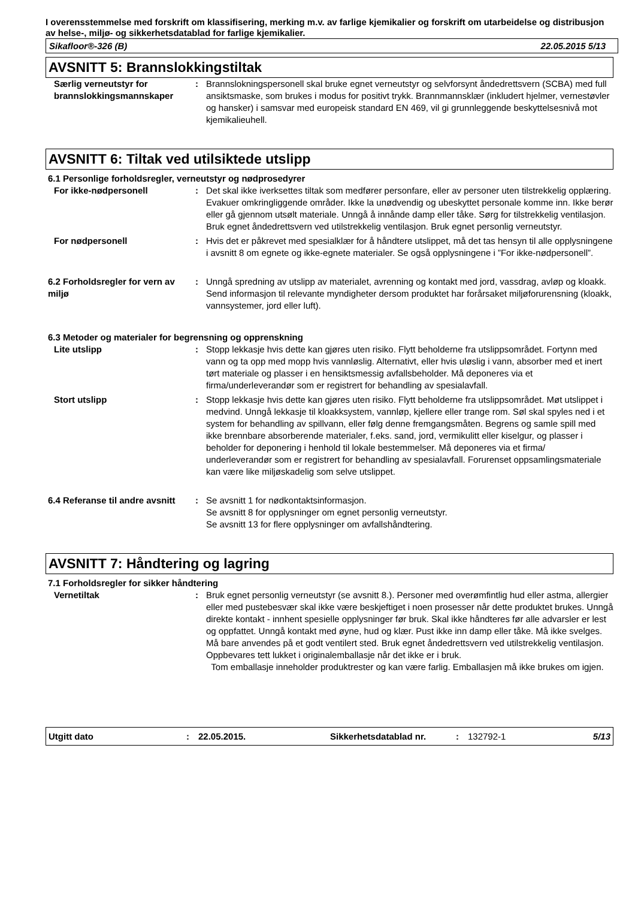I overensstemmelse med forskrift om klassifisering, merking m.v. av farlige kjemikalier og forskrift om utarbeidelse og distribusjon av helse-, miljø- og sikkerhetsdatablad for farlige kjemikalier.
Sikafloor®-326 (B) 22.05.2015 5/13
AVSNITT 5: Brannslokkingstiltak
Særlig verneutstyr for brannslokkingsmannskaper
: Brannslokningspersonell skal bruke egnet verneutstyr og selvforsynt åndedrettsvern (SCBA) med full ansiktsmaske, som brukes i modus for positivt trykk. Brannmannsklær (inkludert hjelmer, vernestøvler og hansker) i samsvar med europeisk standard EN 469, vil gi grunnleggende beskyttelsesnivå mot kjemikalieuhell.
AVSNITT 6: Tiltak ved utilsiktede utslipp
6.1 Personlige forholdsregler, verneutstyr og nødprosedyrer
For ikke-nødpersonell : Det skal ikke iverksettes tiltak som medfører personfare, eller av personer uten tilstrekkelig opplæring. Evakuer omkringliggende områder. Ikke la unødvendig og ubeskyttet personale komme inn. Ikke berør eller gå gjennom utsølt materiale. Unngå å innånde damp eller tåke. Sørg for tilstrekkelig ventilasjon. Bruk egnet åndedrettsvern ved utilstrekkelig ventilasjon. Bruk egnet personlig verneutstyr.
For nødpersonell : Hvis det er påkrevet med spesialklær for å håndtere utslippet, må det tas hensyn til alle opplysningene i avsnitt 8 om egnete og ikke-egnete materialer. Se også opplysningene i ”For ikke-nødpersonell”.
6.2 Forholdsregler for vern av miljø
: Unngå spredning av utslipp av materialet, avrenning og kontakt med jord, vassdrag, avløp og kloakk. Send informasjon til relevante myndigheter dersom produktet har forårsaket miljøforurensning (kloakk, vannsystemer, jord eller luft).
6.3 Metoder og materialer for begrensning og opprenskning
Lite utslipp : Stopp lekkasje hvis dette kan gjøres uten risiko. Flytt beholderne fra utslippsområdet. Fortynn med vann og ta opp med mopp hvis vannløslig. Alternativt, eller hvis uløslig i vann, absorber med et inert tørt materiale og plasser i en hensiktsmessig avfallsbeholder. Må deponeres via et firma/underleverandør som er registrert for behandling av spesialavfall.
Stort utslipp : Stopp lekkasje hvis dette kan gjøres uten risiko. Flytt beholderne fra utslippsområdet. Møt utslippet i medvind. Unngå lekkasje til kloakksystem, vannløp, kjellere eller trange rom. Søl skal spyles ned i et system for behandling av spillvann, eller følg denne fremgangsmåten. Begrens og samle spill med ikke brennbare absorberende materialer, f.eks. sand, jord, vermikulitt eller kiselgur, og plasser i beholder for deponering i henhold til lokale bestemmelser. Må deponeres via et firma/ underleverandør som er registrert for behandling av spesialavfall. Forurenset oppsamlingsmateriale kan være like miljøskadelig som selve utslippet.
6.4 Referanse til andre avsnitt
: Se avsnitt 1 for nødkontaktsinformasjon.
Se avsnitt 8 for opplysninger om egnet personlig verneutstyr.
Se avsnitt 13 for flere opplysninger om avfallshåndtering.
AVSNITT 7: Håndtering og lagring
7.1 Forholdsregler for sikker håndtering
Vernetiltak : Bruk egnet personlig verneutstyr (se avsnitt 8.). Personer med overømfintlig hud eller astma, allergier eller med pustebesvær skal ikke være beskjeftiget i noen prosesser når dette produktet brukes. Unngå direkte kontakt - innhent spesielle opplysninger før bruk. Skal ikke håndteres før alle advarsler er lest og oppfattet. Unngå kontakt med øyne, hud og klær. Pust ikke inn damp eller tåke. Må ikke svelges. Må bare anvendes på et godt ventilert sted. Bruk egnet åndedrettsvern ved utilstrekkelig ventilasjon. Oppbevares tett lukket i originalemballasje når det ikke er i bruk.
Tom emballasje inneholder produktrester og kan være farlig. Emballasjen må ikke brukes om igjen.
Utgitt dato: 22.05.2015. Sikkerhetsdatablad nr.: 132792-1 5/13